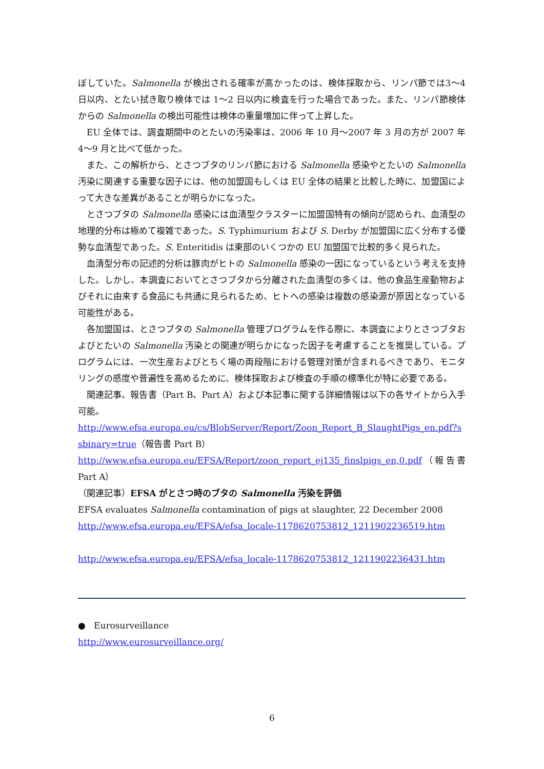ぼしていた。Salmonella が検出される確率が高かったのは、検体採取から、リンパ節では3〜4 日以内、とたい拭き取り検体では 1〜2 日以内に検査を行った場合であった。また、リンパ節検体からの Salmonella の検出可能性は検体の重量増加に伴って上昇した。
EU 全体では、調査期間中のとたいの汚染率は、2006 年 10 月〜2007 年 3 月の方が 2007 年 4〜9 月と比べて低かった。
また、この解析から、とさつブタのリンパ節における Salmonella 感染やとたいの Salmonella 汚染に関連する重要な因子には、他の加盟国もしくは EU 全体の結果と比較した時に、加盟国によって大きな差異があることが明らかになった。
とさつブタの Salmonella 感染には血清型クラスターに加盟国特有の傾向が認められ、血清型の地理的分布は極めて複雑であった。S. Typhimurium および S. Derby が加盟国に広く分布する優勢な血清型であった。S. Enteritidis は東部のいくつかの EU 加盟国で比較的多く見られた。
血清型分布の記述的分析は豚肉がヒトの Salmonella 感染の一因になっているという考えを支持した。しかし、本調査においてとさつブタから分離された血清型の多くは、他の食品生産動物およびそれに由来する食品にも共通に見られるため、ヒトへの感染は複数の感染源が原因となっている可能性がある。
各加盟国は、とさつブタの Salmonella 管理プログラムを作る際に、本調査によりとさつブタおよびとたいの Salmonella 汚染との関連が明らかになった因子を考慮することを推奨している。プログラムには、一次生産およびとちく場の両段階における管理対策が含まれるべきであり、モニタリングの感度や普遍性を高めるために、検体採取および検査の手順の標準化が特に必要である。
関連記事、報告書（Part B、Part A）および本記事に関する詳細情報は以下の各サイトから入手可能。
http://www.efsa.europa.eu/cs/BlobServer/Report/Zoon_Report_B_SlaughtPigs_en.pdf?ssbinary=true（報告書 Part B）
http://www.efsa.europa.eu/EFSA/Report/zoon_report_ej135_finslpigs_en,0.pdf（報告書 Part A）
（関連記事）EFSA がとさつ時のブタの Salmonella 汚染を評価
EFSA evaluates Salmonella contamination of pigs at slaughter, 22 December 2008
http://www.efsa.europa.eu/EFSA/efsa_locale-1178620753812_1211902236519.htm
http://www.efsa.europa.eu/EFSA/efsa_locale-1178620753812_1211902236431.htm
● Eurosurveillance
http://www.eurosurveillance.org/
6